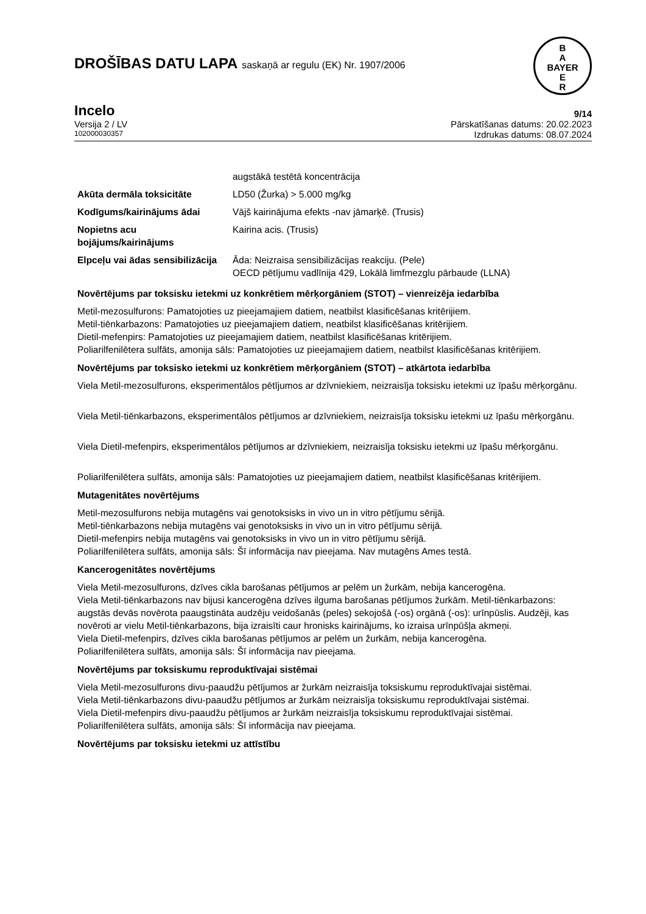B
A
BAYER
E
R
DROŠĪBAS DATU LAPA saskaņā ar regulu (EK) Nr. 1907/2006
Incelo 9/14
Versija 2 / LV Pārskatīšanas datums: 20.02.2023
102000030357 Izdrukas datums: 08.07.2024
| | augstākā testētā koncentrācija |
| Akūta dermāla toksicitāte | LD50 (Žurka) > 5.000 mg/kg |
| Kodīgums/kairinājums ādai | Vājš kairinājuma efekts -nav jāmarķē. (Trusis) |
| Nopietns acu bojājums/kairinājums | Kairina acis. (Trusis) |
| Elpceļu vai ādas sensibilizācija | Āda: Neizraisa sensibilizācijas reakciju. (Pele) OECD pētījumu vadlīnija 429, Lokālā limfmezglu pārbaude (LLNA) |
Novērtējums par toksisku ietekmi uz konkrētiem mērķorgāniem (STOT) – vienreizēja iedarbība
Metil-mezosulfurons: Pamatojoties uz pieejamajiem datiem, neatbilst klasificēšanas kritērijiem.
Metil-tiēnkarbazons: Pamatojoties uz pieejamajiem datiem, neatbilst klasificēšanas kritērijiem.
Dietil-mefenpirs: Pamatojoties uz pieejamajiem datiem, neatbilst klasificēšanas kritērijiem.
Poliarilfenilētera sulfāts, amonija sāls: Pamatojoties uz pieejamajiem datiem, neatbilst klasificēšanas kritērijiem.
Novērtējums par toksisko ietekmi uz konkrētiem mērķorgāniem (STOT) – atkārtota iedarbība
Viela Metil-mezosulfurons, eksperimentālos pētījumos ar dzīvniekiem, neizraisīja toksisku ietekmi uz īpašu mērķorgānu.
Viela Metil-tiēnkarbazons, eksperimentālos pētījumos ar dzīvniekiem, neizraisīja toksisku ietekmi uz īpašu mērķorgānu.
Viela Dietil-mefenpirs, eksperimentālos pētījumos ar dzīvniekiem, neizraisīja toksisku ietekmi uz īpašu mērķorgānu.
Poliarilfenilētera sulfāts, amonija sāls: Pamatojoties uz pieejamajiem datiem, neatbilst klasificēšanas kritērijiem.
Mutagenitātes novērtējums
Metil-mezosulfurons nebija mutagēns vai genotoksisks in vivo un in vitro pētījumu sērijā.
Metil-tiēnkarbazons nebija mutagēns vai genotoksisks in vivo un in vitro pētījumu sērijā.
Dietil-mefenpirs nebija mutagēns vai genotoksisks in vivo un in vitro pētījumu sērijā.
Poliarilfenilētera sulfāts, amonija sāls: Šī informācija nav pieejama. Nav mutagēns Ames testā.
Kancerogenitātes novērtējums
Viela Metil-mezosulfurons, dzīves cikla barošanas pētījumos ar pelēm un žurkām, nebija kancerogēna.
Viela Metil-tiēnkarbazons nav bijusi kancerogēna dzīves ilguma barošanas pētījumos žurkām. Metil-tiēnkarbazons: augstās devās novērota paaugstināta audzēju veidošanās (peles) sekojošā (-os) orgānā (-os): urīnpūslis. Audzēji, kas novēroti ar vielu Metil-tiēnkarbazons, bija izraisīti caur hronisks kairinājums, ko izraisa urīnpūšļa akmeņi.
Viela Dietil-mefenpirs, dzīves cikla barošanas pētījumos ar pelēm un žurkām, nebija kancerogēna.
Poliarilfenilētera sulfāts, amonija sāls: Šī informācija nav pieejama.
Novērtējums par toksiskumu reproduktīvajai sistēmai
Viela Metil-mezosulfurons divu-paaudžu pētījumos ar žurkām neizraisīja toksiskumu reproduktīvajai sistēmai.
Viela Metil-tiēnkarbazons divu-paaudžu pētījumos ar žurkām neizraisīja toksiskumu reproduktīvajai sistēmai.
Viela Dietil-mefenpirs divu-paaudžu pētījumos ar žurkām neizraisīja toksiskumu reproduktīvajai sistēmai.
Poliarilfenilētera sulfāts, amonija sāls: Šī informācija nav pieejama.
Novērtējums par toksisku ietekmi uz attīstību